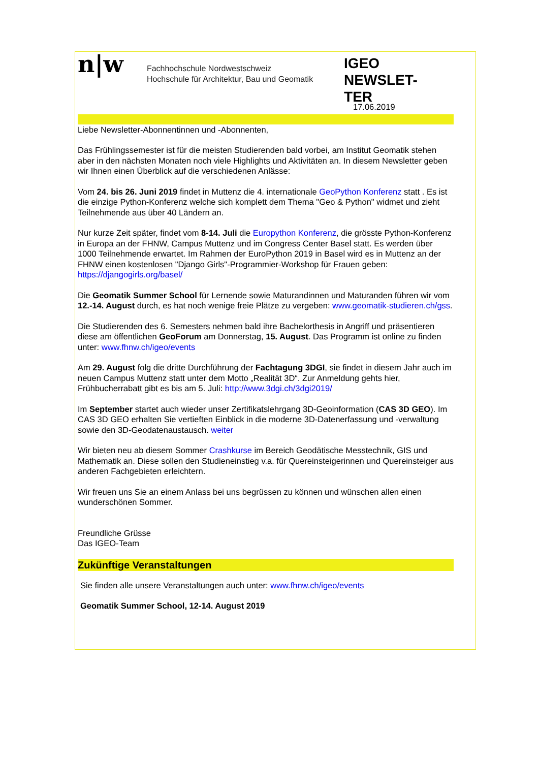n|w
Fachhochschule Nordwestschweiz
Hochschule für Architektur, Bau und Geomatik
IGEO NEWSLET-
TER
17.06.2019
Liebe Newsletter-Abonnentinnen und -Abonnenten,
Das Frühlingssemester ist für die meisten Studierenden bald vorbei, am Institut Geomatik stehen aber in den nächsten Monaten noch viele Highlights und Aktivitäten an. In diesem Newsletter geben wir Ihnen einen Überblick auf die verschiedenen Anlässe:
Vom 24. bis 26. Juni 2019 findet in Muttenz die 4. internationale GeoPython Konferenz statt . Es ist die einzige Python-Konferenz welche sich komplett dem Thema "Geo & Python" widmet und zieht Teilnehmende aus über 40 Ländern an.
Nur kurze Zeit später, findet vom 8-14. Juli die Europython Konferenz, die grösste Python-Konferenz in Europa an der FHNW, Campus Muttenz und im Congress Center Basel statt. Es werden über 1000 Teilnehmende erwartet. Im Rahmen der EuroPython 2019 in Basel wird es in Muttenz an der FHNW einen kostenlosen "Django Girls"-Programmier-Workshop für Frauen geben: https://djangogirls.org/basel/
Die Geomatik Summer School für Lernende sowie Maturandinnen und Maturanden führen wir vom 12.-14. August durch, es hat noch wenige freie Plätze zu vergeben: www.geomatik-studieren.ch/gss.
Die Studierenden des 6. Semesters nehmen bald ihre Bachelorthesis in Angriff und präsentieren diese am öffentlichen GeoForum am Donnerstag, 15. August. Das Programm ist online zu finden unter: www.fhnw.ch/igeo/events
Am 29. August folg die dritte Durchführung der Fachtagung 3DGI, sie findet in diesem Jahr auch im neuen Campus Muttenz statt unter dem Motto „Realität 3D“. Zur Anmeldung gehts hier, Frühbucherrabatt gibt es bis am 5. Juli: http://www.3dgi.ch/3dgi2019/
Im September startet auch wieder unser Zertifikatslehrgang 3D-Geoinformation (CAS 3D GEO). Im CAS 3D GEO erhalten Sie vertieften Einblick in die moderne 3D-Datenerfassung und -verwaltung sowie den 3D-Geodatenaustausch. weiter
Wir bieten neu ab diesem Sommer Crashkurse im Bereich Geodätische Messtechnik, GIS und Mathematik an. Diese sollen den Studieneinstieg v.a. für Quereinsteigerinnen und Quereinsteiger aus anderen Fachgebieten erleichtern.
Wir freuen uns Sie an einem Anlass bei uns begrüssen zu können und wünschen allen einen wunderschönen Sommer.
Freundliche Grüsse
Das IGEO-Team
Zukünftige Veranstaltungen
Sie finden alle unsere Veranstaltungen auch unter: www.fhnw.ch/igeo/events
Geomatik Summer School, 12-14. August 2019